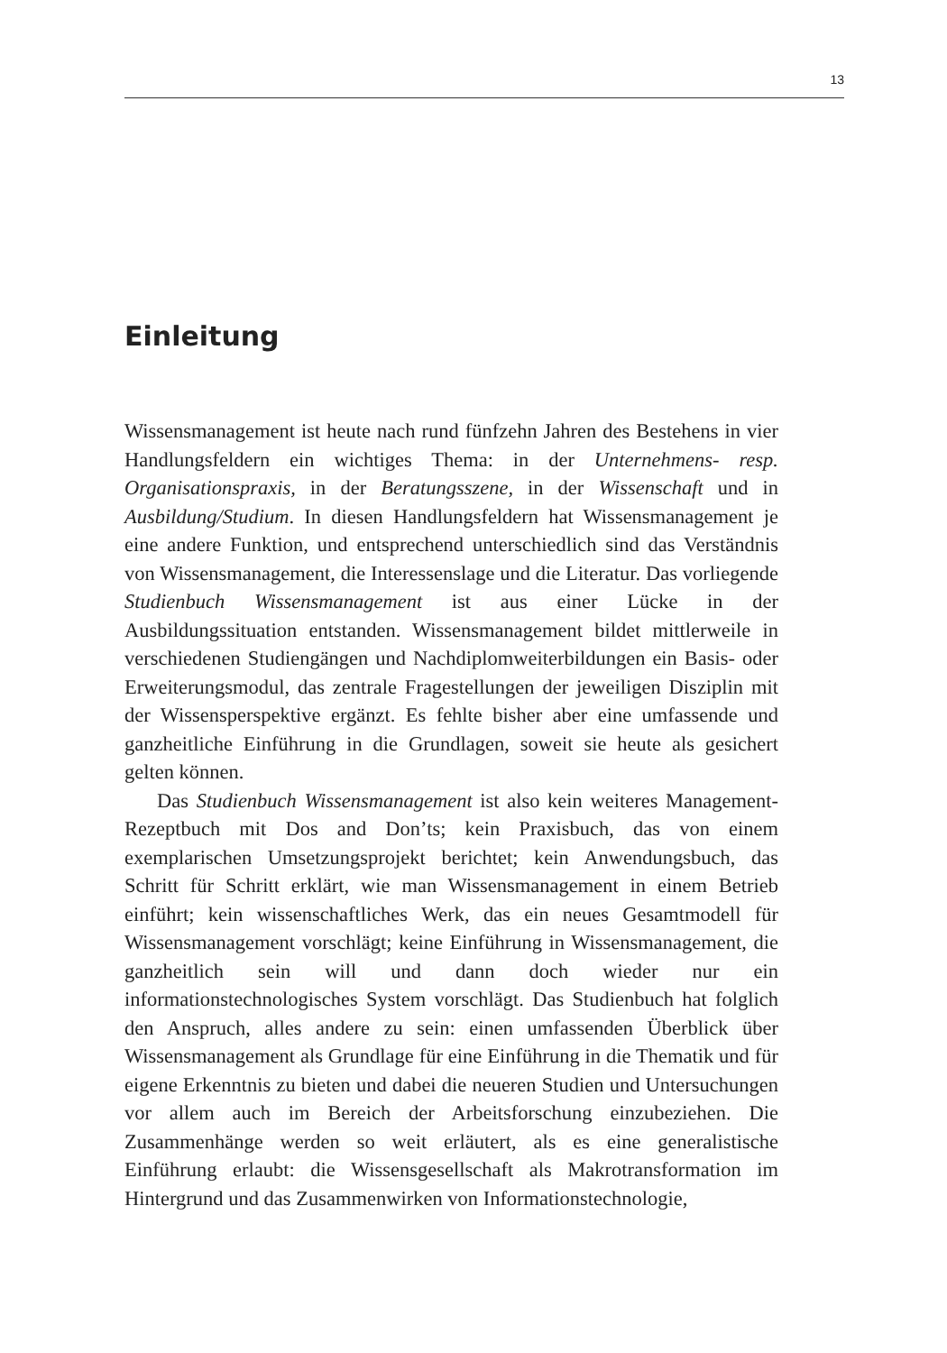13
Einleitung
Wissensmanagement ist heute nach rund fünfzehn Jahren des Bestehens in vier Handlungsfeldern ein wichtiges Thema: in der Unternehmens- resp. Organisationspraxis, in der Beratungsszene, in der Wissenschaft und in Ausbildung/Studium. In diesen Handlungsfeldern hat Wissensmanagement je eine andere Funktion, und entsprechend unterschiedlich sind das Verständnis von Wissensmanagement, die Interessenslage und die Literatur. Das vorliegende Studienbuch Wissensmanagement ist aus einer Lücke in der Ausbildungssituation entstanden. Wissensmanagement bildet mittlerweile in verschiedenen Studiengängen und Nachdiplomweiterbildungen ein Basis- oder Erweiterungsmodul, das zentrale Fragestellungen der jeweiligen Disziplin mit der Wissensperspektive ergänzt. Es fehlte bisher aber eine umfassende und ganzheitliche Einführung in die Grundlagen, soweit sie heute als gesichert gelten können.
Das Studienbuch Wissensmanagement ist also kein weiteres Management-Rezeptbuch mit Dos and Don’ts; kein Praxisbuch, das von einem exemplarischen Umsetzungsprojekt berichtet; kein Anwendungsbuch, das Schritt für Schritt erklärt, wie man Wissensmanagement in einem Betrieb einführt; kein wissenschaftliches Werk, das ein neues Gesamtmodell für Wissensmanagement vorschlägt; keine Einführung in Wissensmanagement, die ganzheitlich sein will und dann doch wieder nur ein informationstechnologisches System vorschlägt. Das Studienbuch hat folglich den Anspruch, alles andere zu sein: einen umfassenden Überblick über Wissensmanagement als Grundlage für eine Einführung in die Thematik und für eigene Erkenntnis zu bieten und dabei die neueren Studien und Untersuchungen vor allem auch im Bereich der Arbeitsforschung einzubeziehen. Die Zusammenhänge werden so weit erläutert, als es eine generalistische Einführung erlaubt: die Wissensgesellschaft als Makrotransformation im Hintergrund und das Zusammenwirken von Informationstechnologie,